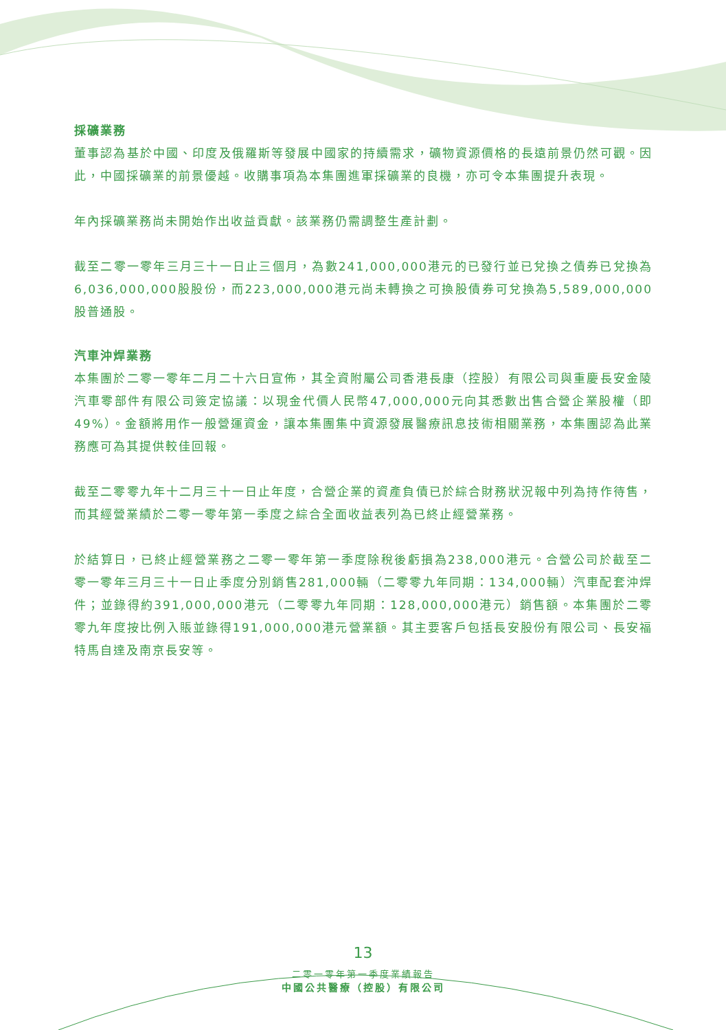採礦業務
董事認為基於中國、印度及俄羅斯等發展中國家的持續需求，礦物資源價格的長遠前景仍然可觀。因此，中國採礦業的前景優越。收購事項為本集團進軍採礦業的良機，亦可令本集團提升表現。
年內採礦業務尚未開始作出收益貢獻。該業務仍需調整生產計劃。
截至二零一零年三月三十一日止三個月，為數241,000,000港元的已發行並已兌換之債券已兌換為6,036,000,000股股份，而223,000,000港元尚未轉換之可換股債券可兌換為5,589,000,000股普通股。
汽車沖焊業務
本集團於二零一零年二月二十六日宣佈，其全資附屬公司香港長康（控股）有限公司與重慶長安金陵汽車零部件有限公司簽定協議：以現金代價人民幣47,000,000元向其悉數出售合營企業股權（即49%）。金額將用作一般營運資金，讓本集團集中資源發展醫療訊息技術相關業務，本集團認為此業務應可為其提供較佳回報。
截至二零零九年十二月三十一日止年度，合營企業的資產負債已於綜合財務狀況報中列為持作待售，而其經營業績於二零一零年第一季度之綜合全面收益表列為已終止經營業務。
於結算日，已終止經營業務之二零一零年第一季度除稅後虧損為238,000港元。合營公司於截至二零一零年三月三十一日止季度分別銷售281,000輛（二零零九年同期：134,000輛）汽車配套沖焊件；並錄得約391,000,000港元（二零零九年同期：128,000,000港元）銷售額。本集團於二零零九年度按比例入賬並錄得191,000,000港元營業額。其主要客戶包括長安股份有限公司、長安福特馬自達及南京長安等。
13
二零一零年第一季度業績報告
中國公共醫療（控股）有限公司